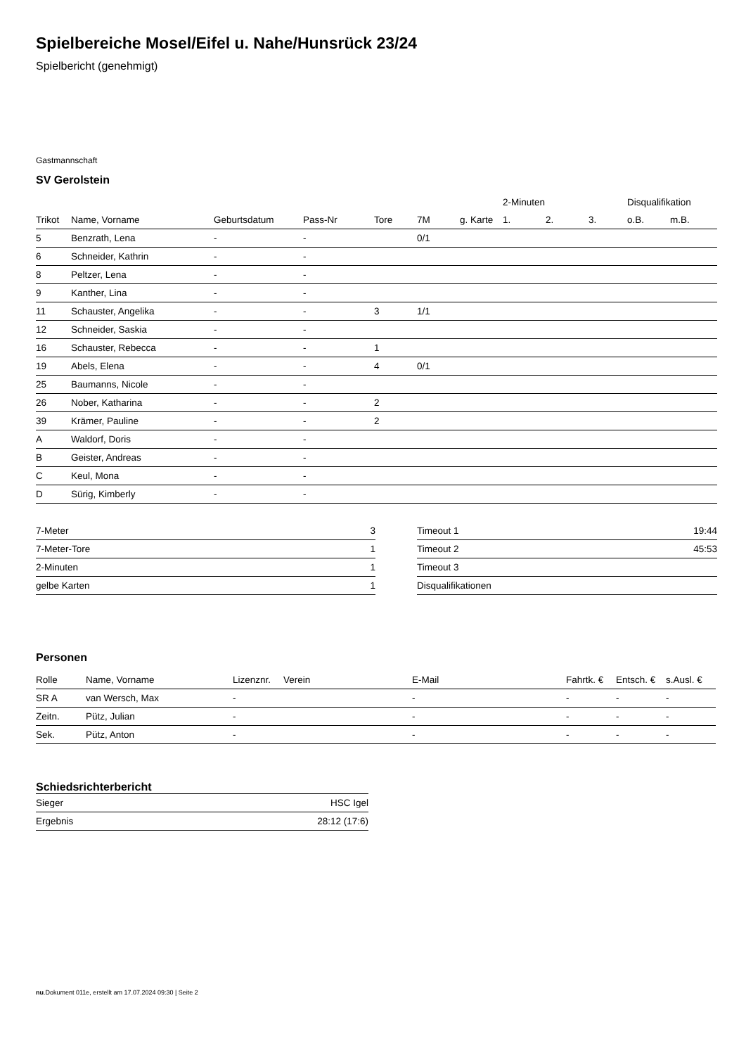Spielbereiche Mosel/Eifel u. Nahe/Hunsrück 23/24
Spielbericht (genehmigt)
Gastmannschaft
SV Gerolstein
| | | | | | | | 2-Minuten | | | Disqualifikation | |
| --- | --- | --- | --- | --- | --- | --- | --- | --- | --- | --- | --- |
| Trikot | Name, Vorname | Geburtsdatum | Pass-Nr | Tore | 7M | g. Karte | 1. | 2. | 3. | o.B. | m.B. |
| 5 | Benzrath, Lena | - | - | | 0/1 | | | | | | |
| 6 | Schneider, Kathrin | - | - | | | | | | | | |
| 8 | Peltzer, Lena | - | - | | | | | | | | |
| 9 | Kanther, Lina | - | - | | | | | | | | |
| 11 | Schauster, Angelika | - | - | 3 | 1/1 | | | | | | |
| 12 | Schneider, Saskia | - | - | | | | | | | | |
| 16 | Schauster, Rebecca | - | - | 1 | | | | | | | |
| 19 | Abels, Elena | - | - | 4 | 0/1 | | | | | | |
| 25 | Baumanns, Nicole | - | - | | | | | | | | |
| 26 | Nober, Katharina | - | - | 2 | | | | | | | |
| 39 | Krämer, Pauline | - | - | 2 | | | | | | | |
| A | Waldorf, Doris | - | - | | | | | | | | |
| B | Geister, Andreas | - | - | | | | | | | | |
| C | Keul, Mona | - | - | | | | | | | | |
| D | Sürig, Kimberly | - | - | | | | | | | | |
| 7-Meter | 3 |
| 7-Meter-Tore | 1 |
| 2-Minuten | 1 |
| gelbe Karten | 1 |
| Timeout 1 | 19:44 |
| Timeout 2 | 45:53 |
| Timeout 3 | |
| Disqualifikationen | |
Personen
| Rolle | Name, Vorname | Lizenznr. | Verein | E-Mail | Fahrtk. € | Entsch. € | s.Ausl. € |
| --- | --- | --- | --- | --- | --- | --- | --- |
| SR A | van Wersch, Max | - | | - | - | - | - |
| Zeitn. | Pütz, Julian | - | | - | - | - | - |
| Sek. | Pütz, Anton | - | | - | - | - | - |
Schiedsrichterbericht
| Sieger | HSC Igel |
| Ergebnis | 28:12 (17:6) |
nu.Dokument 011e, erstellt am 17.07.2024 09:30 | Seite 2